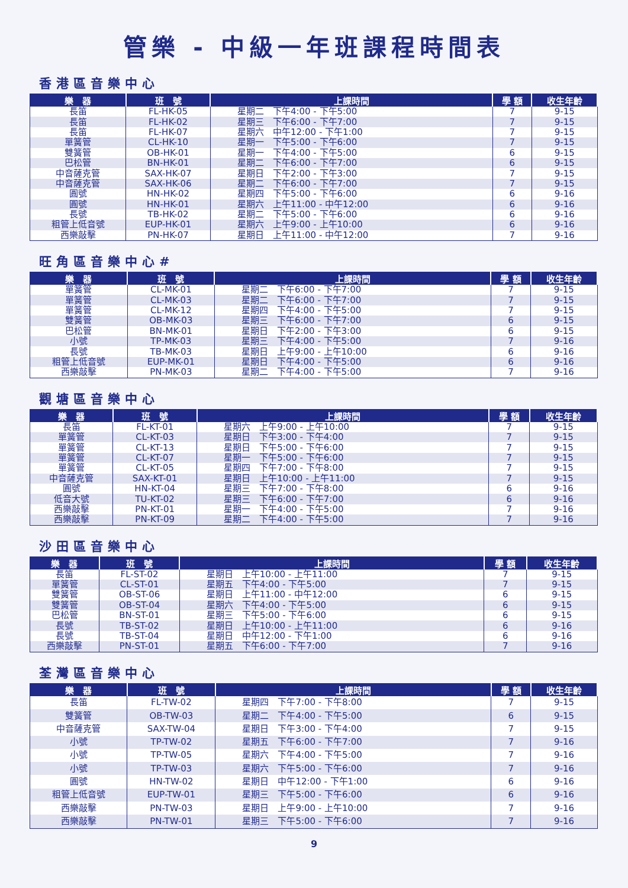管樂 - 中級一年班課程時間表
香港區音樂中心
| 樂 器 | 班 號 | 上課時間 | 學 額 | 收生年齡 |
| --- | --- | --- | --- | --- |
| 長笛 | FL-HK-05 | 星期二 下午4:00 - 下午5:00 | 7 | 9-15 |
| 長笛 | FL-HK-02 | 星期三 下午6:00 - 下午7:00 | 7 | 9-15 |
| 長笛 | FL-HK-07 | 星期六 中午12:00 - 下午1:00 | 7 | 9-15 |
| 單簧管 | CL-HK-10 | 星期一 下午5:00 - 下午6:00 | 7 | 9-15 |
| 雙簧管 | OB-HK-01 | 星期一 下午4:00 - 下午5:00 | 6 | 9-15 |
| 巴松管 | BN-HK-01 | 星期二 下午6:00 - 下午7:00 | 6 | 9-15 |
| 中音薩克管 | SAX-HK-07 | 星期日 下午2:00 - 下午3:00 | 7 | 9-15 |
| 中音薩克管 | SAX-HK-06 | 星期二 下午6:00 - 下午7:00 | 7 | 9-15 |
| 圓號 | HN-HK-02 | 星期四 下午5:00 - 下午6:00 | 6 | 9-16 |
| 圓號 | HN-HK-01 | 星期六 上午11:00 - 中午12:00 | 6 | 9-16 |
| 長號 | TB-HK-02 | 星期二 下午5:00 - 下午6:00 | 6 | 9-16 |
| 粗管上低音號 | EUP-HK-01 | 星期六 上午9:00 - 上午10:00 | 6 | 9-16 |
| 西樂敲擊 | PN-HK-07 | 星期日 上午11:00 - 中午12:00 | 7 | 9-16 |
旺角區音樂中心#
| 樂 器 | 班 號 | 上課時間 | 學 額 | 收生年齡 |
| --- | --- | --- | --- | --- |
| 單簧管 | CL-MK-01 | 星期二 下午6:00 - 下午7:00 | 7 | 9-15 |
| 單簧管 | CL-MK-03 | 星期二 下午6:00 - 下午7:00 | 7 | 9-15 |
| 單簧管 | CL-MK-12 | 星期四 下午4:00 - 下午5:00 | 7 | 9-15 |
| 雙簧管 | OB-MK-03 | 星期三 下午6:00 - 下午7:00 | 6 | 9-15 |
| 巴松管 | BN-MK-01 | 星期日 下午2:00 - 下午3:00 | 6 | 9-15 |
| 小號 | TP-MK-03 | 星期三 下午4:00 - 下午5:00 | 7 | 9-16 |
| 長號 | TB-MK-03 | 星期日 上午9:00 - 上午10:00 | 6 | 9-16 |
| 粗管上低音號 | EUP-MK-01 | 星期日 下午4:00 - 下午5:00 | 6 | 9-16 |
| 西樂敲擊 | PN-MK-03 | 星期二 下午4:00 - 下午5:00 | 7 | 9-16 |
觀塘區音樂中心
| 樂 器 | 班 號 | 上課時間 | 學 額 | 收生年齡 |
| --- | --- | --- | --- | --- |
| 長笛 | FL-KT-01 | 星期六 上午9:00 - 上午10:00 | 7 | 9-15 |
| 單簧管 | CL-KT-03 | 星期日 下午3:00 - 下午4:00 | 7 | 9-15 |
| 單簧管 | CL-KT-13 | 星期日 下午5:00 - 下午6:00 | 7 | 9-15 |
| 單簧管 | CL-KT-07 | 星期一 下午5:00 - 下午6:00 | 7 | 9-15 |
| 單簧管 | CL-KT-05 | 星期四 下午7:00 - 下午8:00 | 7 | 9-15 |
| 中音薩克管 | SAX-KT-01 | 星期日 上午10:00 - 上午11:00 | 7 | 9-15 |
| 圓號 | HN-KT-04 | 星期三 下午7:00 - 下午8:00 | 6 | 9-16 |
| 低音大號 | TU-KT-02 | 星期三 下午6:00 - 下午7:00 | 6 | 9-16 |
| 西樂敲擊 | PN-KT-01 | 星期一 下午4:00 - 下午5:00 | 7 | 9-16 |
| 西樂敲擊 | PN-KT-09 | 星期二 下午4:00 - 下午5:00 | 7 | 9-16 |
沙田區音樂中心
| 樂 器 | 班 號 | 上課時間 | 學 額 | 收生年齡 |
| --- | --- | --- | --- | --- |
| 長笛 | FL-ST-02 | 星期日 上午10:00 - 上午11:00 | 7 | 9-15 |
| 單簧管 | CL-ST-01 | 星期五 下午4:00 - 下午5:00 | 7 | 9-15 |
| 雙簧管 | OB-ST-06 | 星期日 上午11:00 - 中午12:00 | 6 | 9-15 |
| 雙簧管 | OB-ST-04 | 星期六 下午4:00 - 下午5:00 | 6 | 9-15 |
| 巴松管 | BN-ST-01 | 星期三 下午5:00 - 下午6:00 | 6 | 9-15 |
| 長號 | TB-ST-02 | 星期日 上午10:00 - 上午11:00 | 6 | 9-16 |
| 長號 | TB-ST-04 | 星期日 中午12:00 - 下午1:00 | 6 | 9-16 |
| 西樂敲擊 | PN-ST-01 | 星期五 下午6:00 - 下午7:00 | 7 | 9-16 |
荃灣區音樂中心
| 樂 器 | 班 號 | 上課時間 | 學 額 | 收生年齡 |
| --- | --- | --- | --- | --- |
| 長笛 | FL-TW-02 | 星期四 下午7:00 - 下午8:00 | 7 | 9-15 |
| 雙簧管 | OB-TW-03 | 星期二 下午4:00 - 下午5:00 | 6 | 9-15 |
| 中音薩克管 | SAX-TW-04 | 星期日 下午3:00 - 下午4:00 | 7 | 9-15 |
| 小號 | TP-TW-02 | 星期五 下午6:00 - 下午7:00 | 7 | 9-16 |
| 小號 | TP-TW-05 | 星期六 下午4:00 - 下午5:00 | 7 | 9-16 |
| 小號 | TP-TW-03 | 星期六 下午5:00 - 下午6:00 | 7 | 9-16 |
| 圓號 | HN-TW-02 | 星期日 中午12:00 - 下午1:00 | 6 | 9-16 |
| 粗管上低音號 | EUP-TW-01 | 星期三 下午5:00 - 下午6:00 | 6 | 9-16 |
| 西樂敲擊 | PN-TW-03 | 星期日 上午9:00 - 上午10:00 | 7 | 9-16 |
| 西樂敲擊 | PN-TW-01 | 星期三 下午5:00 - 下午6:00 | 7 | 9-16 |
9